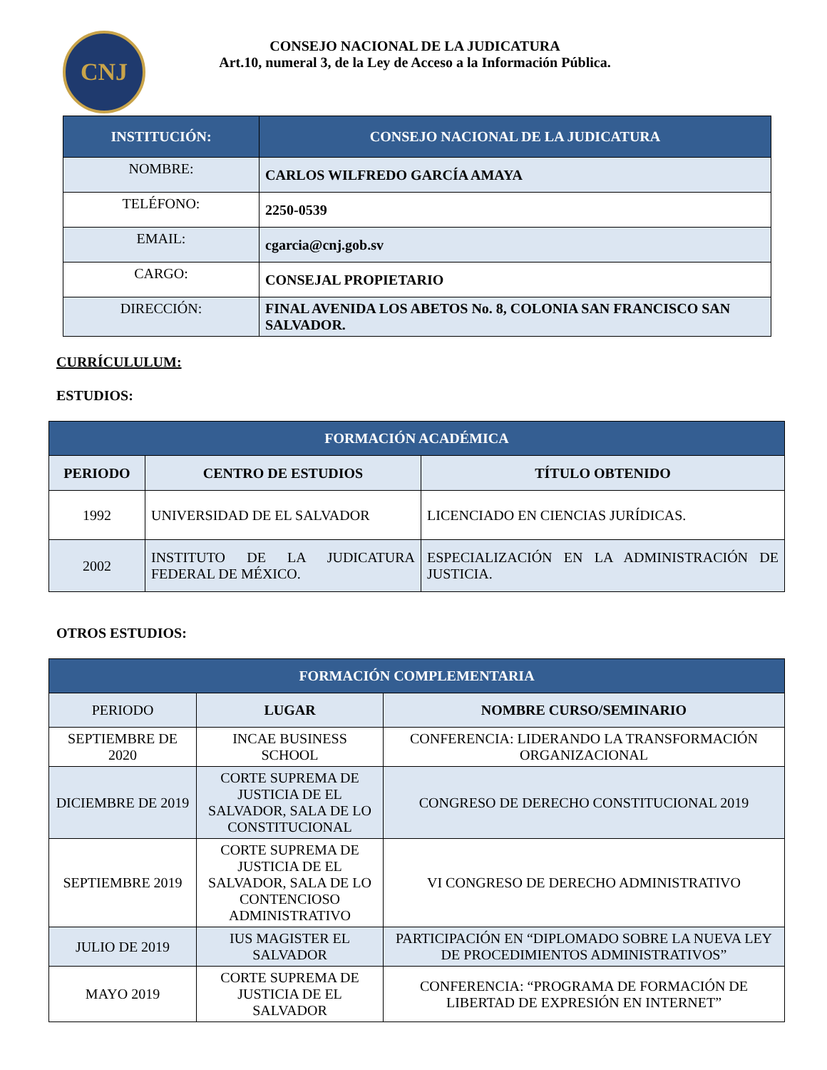CNJ
CONSEJO NACIONAL DE LA JUDICATURA
Art.10, numeral 3, de la Ley de Acceso a la Información Pública.
| INSTITUCIÓN: | CONSEJO NACIONAL DE LA JUDICATURA |
| --- | --- |
| NOMBRE: | CARLOS WILFREDO GARCÍA AMAYA |
| TELÉFONO: | 2250-0539 |
| EMAIL: | cgarcia@cnj.gob.sv |
| CARGO: | CONSEJAL PROPIETARIO |
| DIRECCIÓN: | FINAL AVENIDA LOS ABETOS No. 8, COLONIA SAN FRANCISCO SAN SALVADOR. |
CURRÍCULULUM:
ESTUDIOS:
| FORMACIÓN ACADÉMICA | | |
| --- | --- | --- |
| PERIODO | CENTRO DE ESTUDIOS | TÍTULO OBTENIDO |
| 1992 | UNIVERSIDAD DE EL SALVADOR | LICENCIADO EN CIENCIAS JURÍDICAS. |
| 2002 | INSTITUTO DE LA JUDICATURA FEDERAL DE MÉXICO. | ESPECIALIZACIÓN EN LA ADMINISTRACIÓN DE JUSTICIA. |
OTROS ESTUDIOS:
| FORMACIÓN COMPLEMENTARIA | | |
| --- | --- | --- |
| PERIODO | LUGAR | NOMBRE CURSO/SEMINARIO |
| SEPTIEMBRE DE 2020 | INCAE BUSINESS SCHOOL | CONFERENCIA: LIDERANDO LA TRANSFORMACIÓN ORGANIZACIONAL |
| DICIEMBRE DE 2019 | CORTE SUPREMA DE JUSTICIA DE EL SALVADOR, SALA DE LO CONSTITUCIONAL | CONGRESO DE DERECHO CONSTITUCIONAL 2019 |
| SEPTIEMBRE 2019 | CORTE SUPREMA DE JUSTICIA DE EL SALVADOR, SALA DE LO CONTENCIOSO ADMINISTRATIVO | VI CONGRESO DE DERECHO ADMINISTRATIVO |
| JULIO DE 2019 | IUS MAGISTER EL SALVADOR | PARTICIPACIÓN EN “DIPLOMADO SOBRE LA NUEVA LEY DE PROCEDIMIENTOS ADMINISTRATIVOS” |
| MAYO 2019 | CORTE SUPREMA DE JUSTICIA DE EL SALVADOR | CONFERENCIA: “PROGRAMA DE FORMACIÓN DE LIBERTAD DE EXPRESIÓN EN INTERNET” |